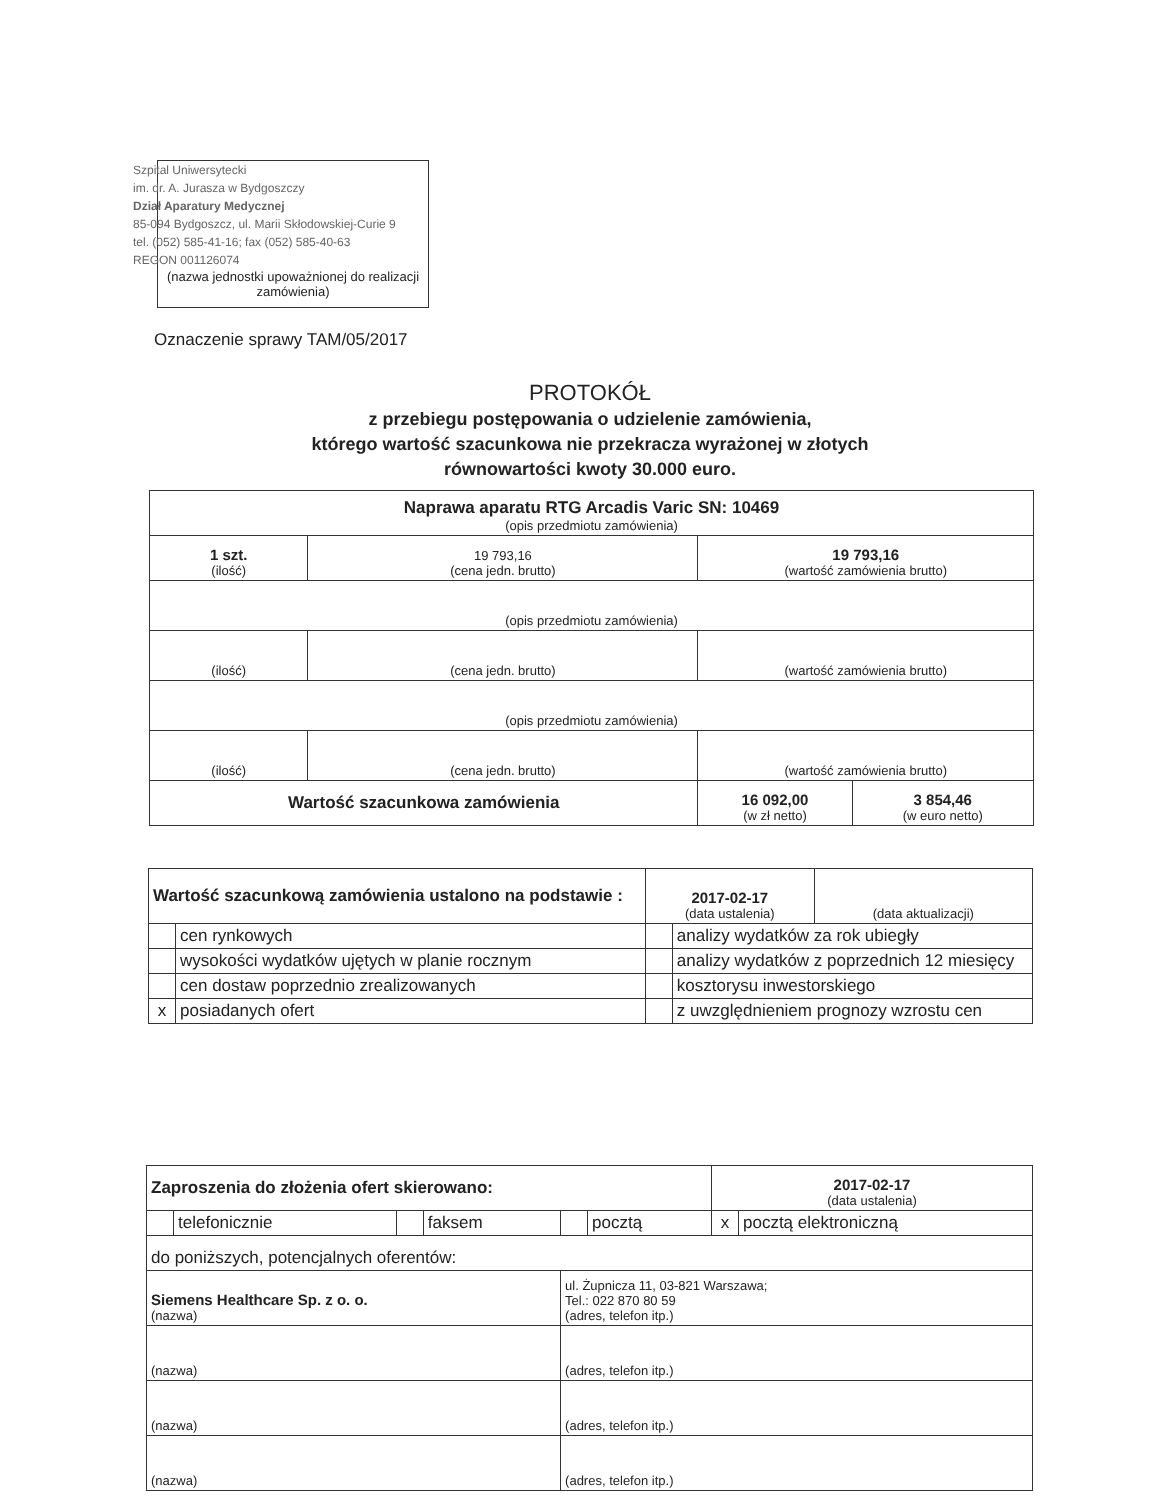Szpital Uniwersytecki
im. dr. A. Jurasza w Bydgoszczy
Dział Aparatury Medycznej
85-094 Bydgoszcz, ul. Marii Skłodowskiej-Curie 9
tel. (052) 585-41-16; fax (052) 585-40-63
REGON 001126074
(nazwa jednostki upoważnionej do realizacji zamówienia)
Oznaczenie sprawy TAM/05/2017
PROTOKÓŁ
z przebiegu postępowania o udzielenie zamówienia,
którego wartość szacunkowa nie przekracza wyrażonej w złotych
równowartości kwoty 30.000 euro.
| Naprawa aparatu RTG Arcadis Varic SN: 10469 (opis przedmiotu zamówienia) | | | |
| 1 szt. (ilość) | 19 793,16 (cena jedn. brutto) | 19 793,16 (wartość zamówienia brutto) | |
| (opis przedmiotu zamówienia) | | | |
| (ilość) | (cena jedn. brutto) | (wartość zamówienia brutto) | |
| (opis przedmiotu zamówienia) | | | |
| (ilość) | (cena jedn. brutto) | (wartość zamówienia brutto) | |
| Wartość szacunkowa zamówienia | | 16 092,00 (w zł netto) | 3 854,46 (w euro netto) |
| Wartość szacunkową zamówienia ustalono na podstawie : | | 2017-02-17 (data ustalenia) | | (data aktualizacji) |
| | cen rynkowych | | analizy wydatków za rok ubiegły | |
| | wysokości wydatków ujętych w planie rocznym | | analizy wydatków z poprzednich 12 miesięcy | |
| | cen dostaw poprzednio zrealizowanych | | kosztorysu inwestorskiego | |
| x | posiadanych ofert | | z uwzględnieniem prognozy wzrostu cen | |
| Zaproszenia do złożenia ofert skierowano: | | | | | | 2017-02-17 (data ustalenia) | |
| | telefonicznie | | faksem | | pocztą | x | pocztą elektroniczną |
| do poniższych, potencjalnych oferentów: | | | | | | | |
| Siemens Healthcare Sp. z o. o. (nazwa) | | | | ul. Żupnicza 11, 03-821 Warszawa; Tel.: 022 870 80 59 (adres, telefon itp.) | | | |
| (nazwa) | | | | (adres, telefon itp.) | | | |
| (nazwa) | | | | (adres, telefon itp.) | | | |
| (nazwa) | | | | (adres, telefon itp.) | | | |